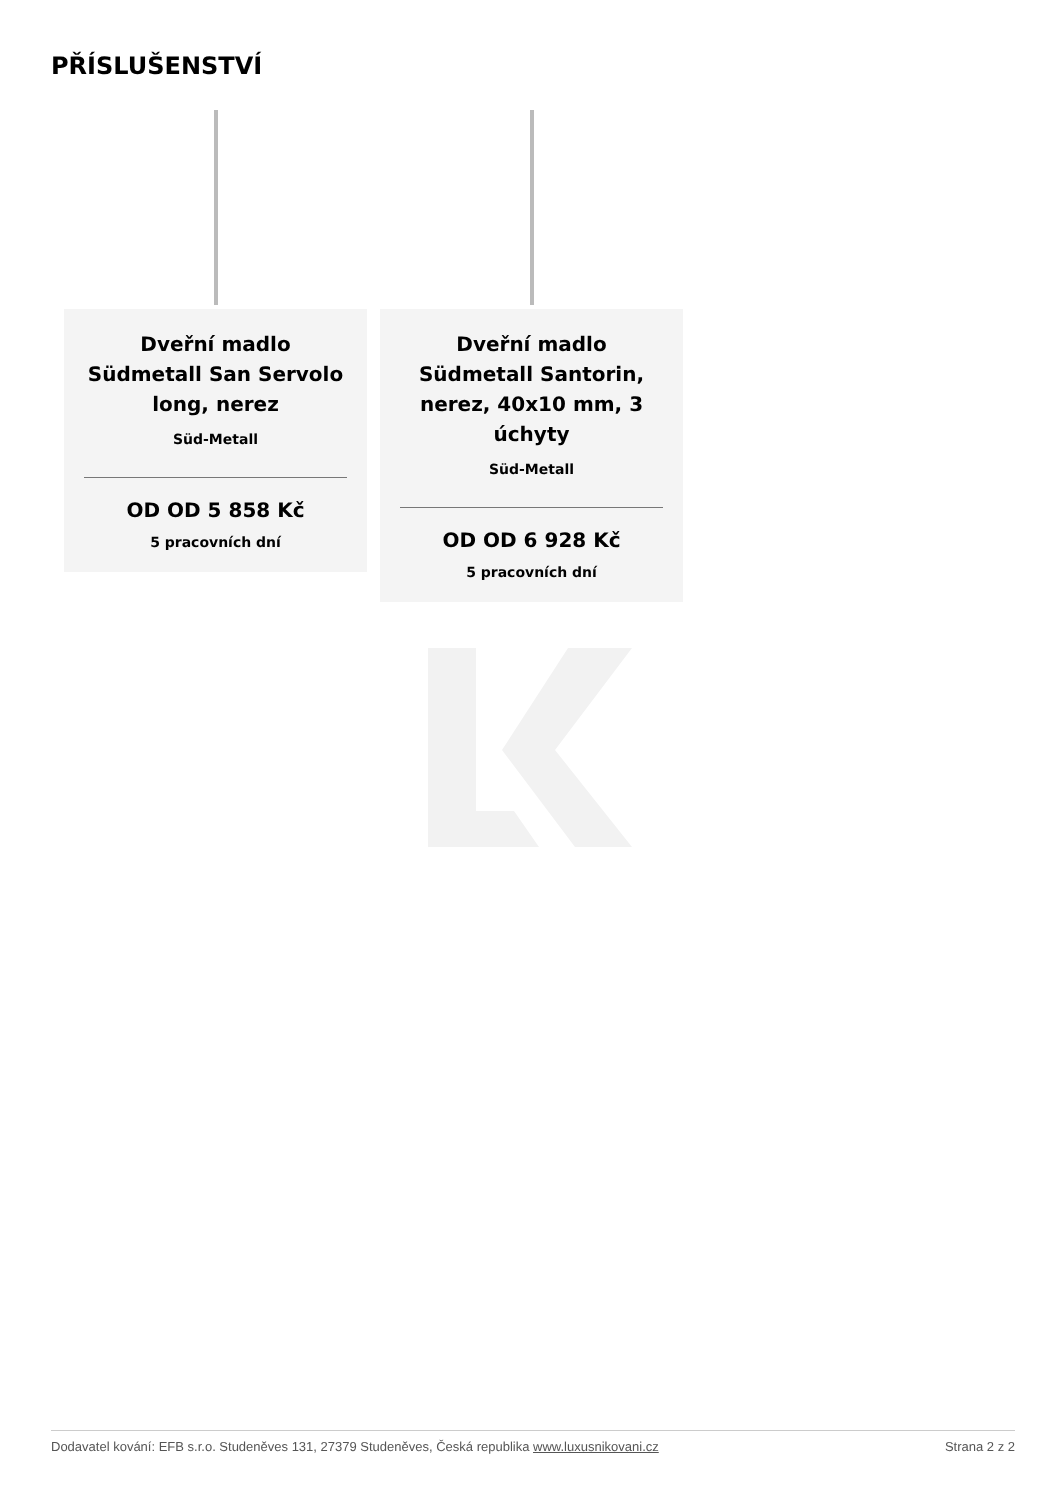PŘÍSLUŠENSTVÍ
Dveřní madlo Südmetall San Servolo long, nerez
Süd-Metall
OD OD 5 858 Kč
5 pracovních dní
Dveřní madlo Südmetall Santorin, nerez, 40x10 mm, 3 úchyty
Süd-Metall
OD OD 6 928 Kč
5 pracovních dní
Dodavatel kování: EFB s.r.o. Studeněves 131, 27379 Studeněves, Česká republika www.luxusnikovani.cz Strana 2 z 2